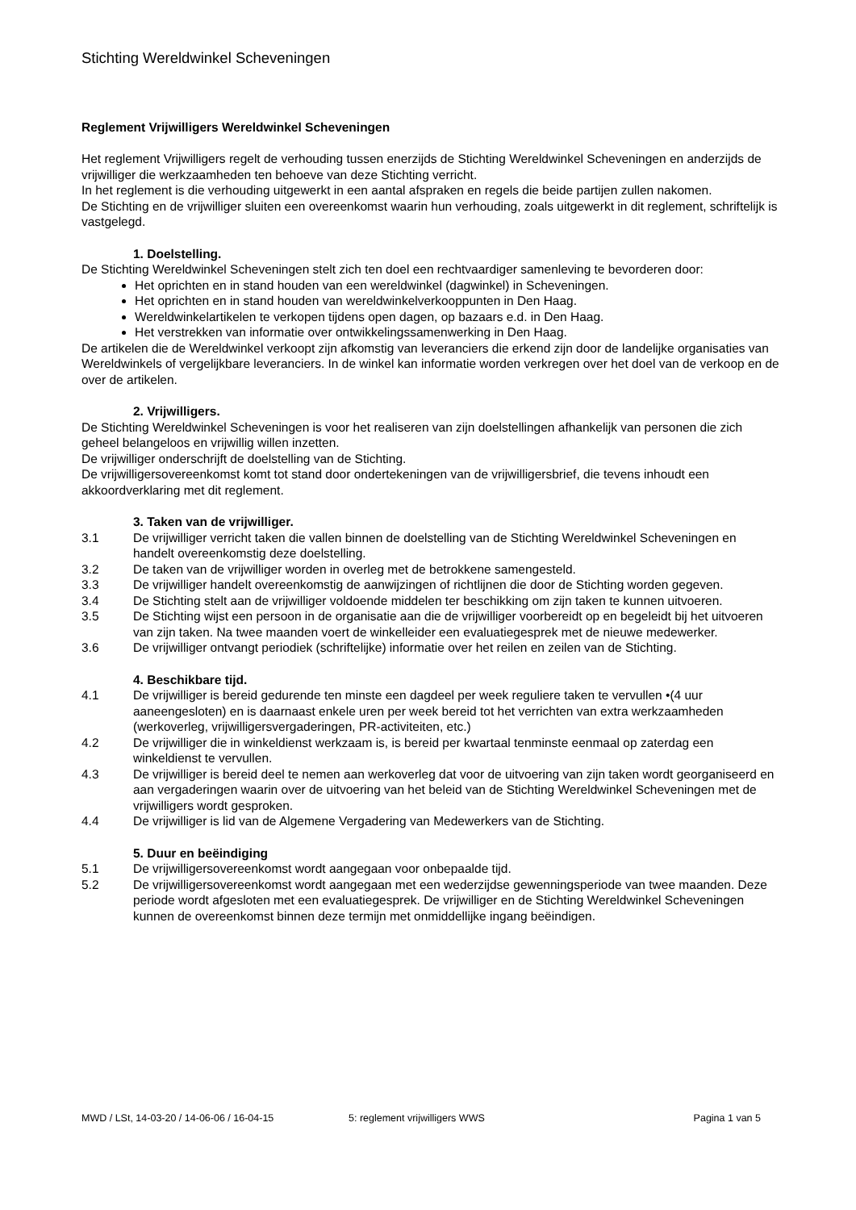Stichting Wereldwinkel Scheveningen
Reglement Vrijwilligers Wereldwinkel Scheveningen
Het reglement Vrijwilligers regelt de verhouding tussen enerzijds de Stichting Wereldwinkel Scheveningen en anderzijds de vrijwilliger die werkzaamheden ten behoeve van deze Stichting verricht.
In het reglement is die verhouding uitgewerkt in een aantal afspraken en regels die beide partijen zullen nakomen.
De Stichting en de vrijwilliger sluiten een overeenkomst waarin hun verhouding, zoals uitgewerkt in dit reglement, schriftelijk is vastgelegd.
1. Doelstelling.
De Stichting Wereldwinkel Scheveningen stelt zich ten doel een rechtvaardiger samenleving te bevorderen door:
Het oprichten en in stand houden van een wereldwinkel (dagwinkel) in Scheveningen.
Het oprichten en in stand houden van wereldwinkelverkooppunten in Den Haag.
Wereldwinkelartikelen te verkopen tijdens open dagen, op bazaars e.d. in Den Haag.
Het verstrekken van informatie over ontwikkelingssamenwerking in Den Haag.
De artikelen die de Wereldwinkel verkoopt zijn afkomstig van leveranciers die erkend zijn door de landelijke organisaties van Wereldwinkels of vergelijkbare leveranciers. In de winkel kan informatie worden verkregen over het doel van de verkoop en de over de artikelen.
2. Vrijwilligers.
De Stichting Wereldwinkel Scheveningen is voor het realiseren van zijn doelstellingen afhankelijk van personen die zich geheel belangeloos en vrijwillig willen inzetten.
De vrijwilliger onderschrijft de doelstelling van de Stichting.
De vrijwilligersovereenkomst komt tot stand door ondertekeningen van de vrijwilligersbrief, die tevens inhoudt een akkoordverklaring met dit reglement.
3. Taken van de vrijwilliger.
3.1 De vrijwilliger verricht taken die vallen binnen de doelstelling van de Stichting Wereldwinkel Scheveningen en handelt overeenkomstig deze doelstelling.
3.2 De taken van de vrijwilliger worden in overleg met de betrokkene samengesteld.
3.3 De vrijwilliger handelt overeenkomstig de aanwijzingen of richtlijnen die door de Stichting worden gegeven.
3.4 De Stichting stelt aan de vrijwilliger voldoende middelen ter beschikking om zijn taken te kunnen uitvoeren.
3.5 De Stichting wijst een persoon in de organisatie aan die de vrijwilliger voorbereidt op en begeleidt bij het uitvoeren van zijn taken. Na twee maanden voert de winkelleider een evaluatiegesprek met de nieuwe medewerker.
3.6 De vrijwilliger ontvangt periodiek (schriftelijke) informatie over het reilen en zeilen van de Stichting.
4. Beschikbare tijd.
4.1 De vrijwilliger is bereid gedurende ten minste een dagdeel per week reguliere taken te vervullen •(4 uur aaneengesloten) en is daarnaast enkele uren per week bereid tot het verrichten van extra werkzaamheden (werkoverleg, vrijwilligersvergaderingen, PR-activiteiten, etc.)
4.2 De vrijwilliger die in winkeldienst werkzaam is, is bereid per kwartaal tenminste eenmaal op zaterdag een winkeldienst te vervullen.
4.3 De vrijwilliger is bereid deel te nemen aan werkoverleg dat voor de uitvoering van zijn taken wordt georganiseerd en aan vergaderingen waarin over de uitvoering van het beleid van de Stichting Wereldwinkel Scheveningen met de vrijwilligers wordt gesproken.
4.4 De vrijwilliger is lid van de Algemene Vergadering van Medewerkers van de Stichting.
5. Duur en beëindiging
5.1 De vrijwilligersovereenkomst wordt aangegaan voor onbepaalde tijd.
5.2 De vrijwilligersovereenkomst wordt aangegaan met een wederzijdse gewenningsperiode van twee maanden. Deze periode wordt afgesloten met een evaluatiegesprek. De vrijwilliger en de Stichting Wereldwinkel Scheveningen kunnen de overeenkomst binnen deze termijn met onmiddellijke ingang beëindigen.
MWD / LSt, 14-03-20 / 14-06-06 / 16-04-15 5: reglement vrijwilligers WWS Pagina 1 van 5